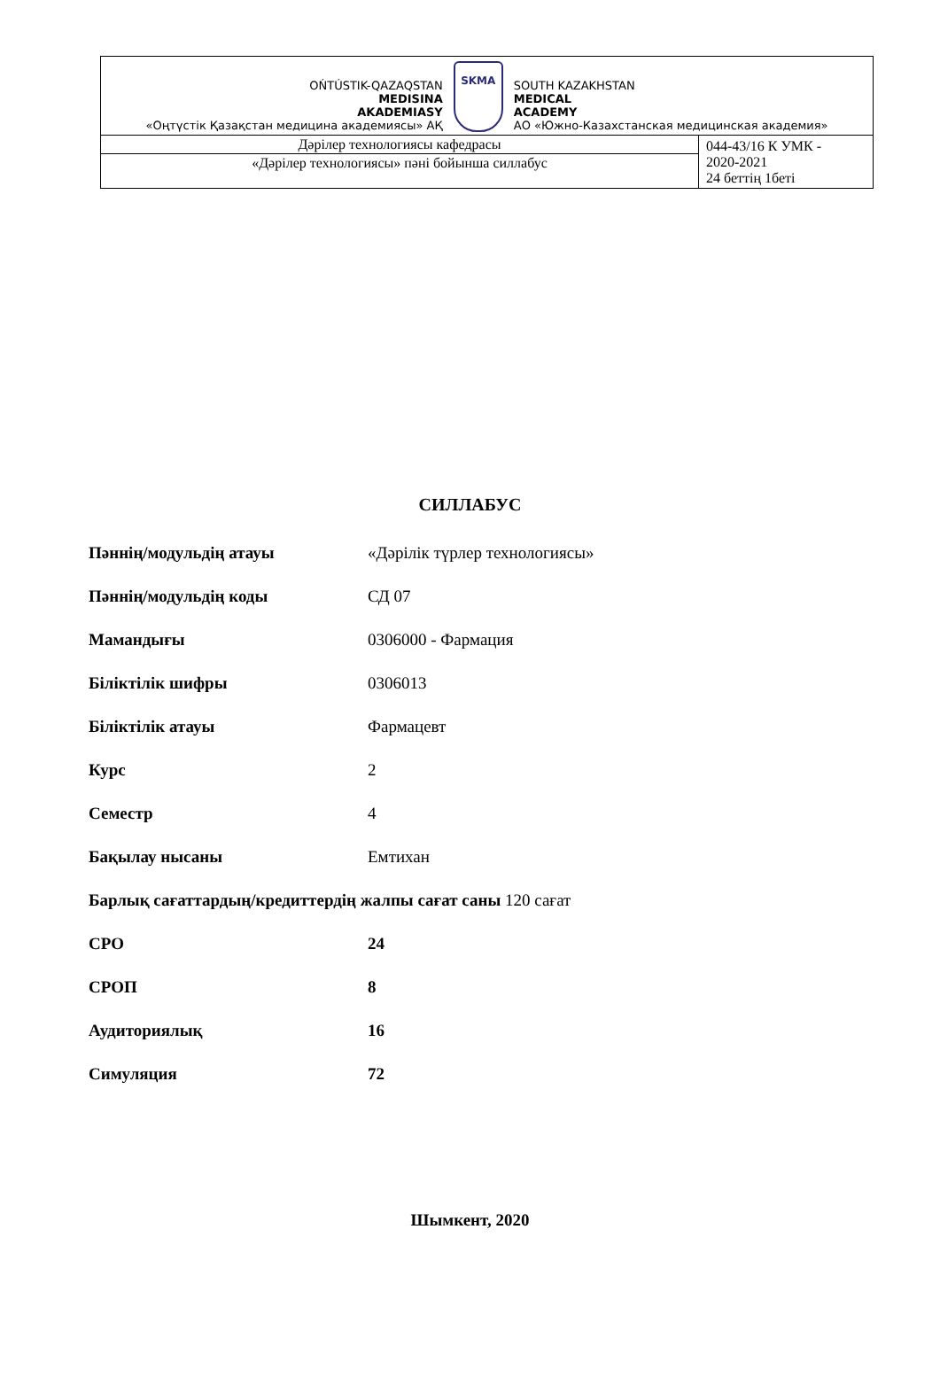| OŃTÚSTIK-QAZAQSTAN MEDISINA AKADEMIASY «Оңтүстік Қазақстан медицина академиясы» АҚ SKMA SOUTH KAZAKHSTAN MEDICAL ACADEMY АО «Южно-Казахстанская медицинская академия» | |
| Дәрілер технологиясы кафедрасы | 044-43/16 К УМК - 2020-2021 24 беттің 1беті |
| «Дәрілер технологиясы» пәні бойынша силлабус | |
СИЛЛАБУС
| Пәннің/модульдің атауы | «Дәрілік түрлер технологиясы» |
| Пәннің/модульдің коды | СД 07 |
| Мамандығы | 0306000 - Фармация |
| Біліктілік шифры | 0306013 |
| Біліктілік атауы | Фармацевт |
| Курс | 2 |
| Семестр | 4 |
| Бақылау нысаны | Емтихан |
| Барлық сағаттардың/кредиттердің жалпы сағат саны 120 сағат | |
| СРО | 24 |
| СРОП | 8 |
| Аудиториялық | 16 |
| Симуляция | 72 |
Шымкент, 2020